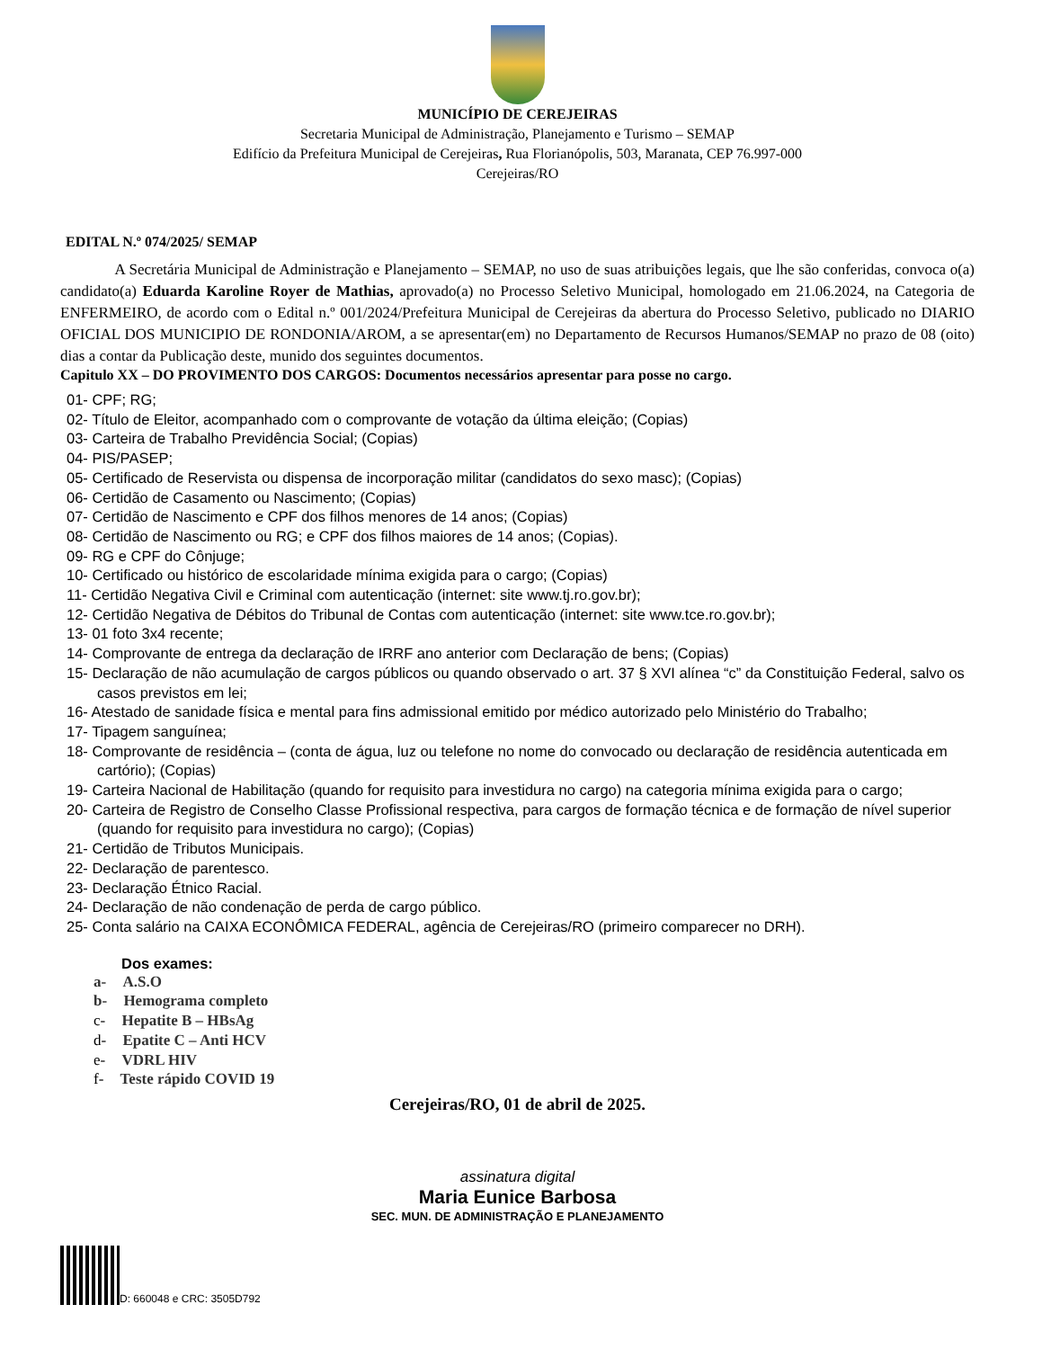MUNICÍPIO DE CEREJEIRAS
Secretaria Municipal de Administração, Planejamento e Turismo – SEMAP
Edifício da Prefeitura Municipal de Cerejeiras, Rua Florianópolis, 503, Maranata, CEP 76.997-000
Cerejeiras/RO
EDITAL N.º 074/2025/ SEMAP
A Secretária Municipal de Administração e Planejamento – SEMAP, no uso de suas atribuições legais, que lhe são conferidas, convoca o(a) candidato(a) Eduarda Karoline Royer de Mathias, aprovado(a) no Processo Seletivo Municipal, homologado em 21.06.2024, na Categoria de ENFERMEIRO, de acordo com o Edital n.º 001/2024/Prefeitura Municipal de Cerejeiras da abertura do Processo Seletivo, publicado no DIARIO OFICIAL DOS MUNICIPIO DE RONDONIA/AROM, a se apresentar(em) no Departamento de Recursos Humanos/SEMAP no prazo de 08 (oito) dias a contar da Publicação deste, munido dos seguintes documentos.
Capitulo XX – DO PROVIMENTO DOS CARGOS: Documentos necessários apresentar para posse no cargo.
01- CPF; RG;
02- Título de Eleitor, acompanhado com o comprovante de votação da última eleição; (Copias)
03- Carteira de Trabalho Previdência Social; (Copias)
04- PIS/PASEP;
05- Certificado de Reservista ou dispensa de incorporação militar (candidatos do sexo masc); (Copias)
06- Certidão de Casamento ou Nascimento; (Copias)
07- Certidão de Nascimento e CPF dos filhos menores de 14 anos; (Copias)
08- Certidão de Nascimento ou RG; e CPF dos filhos maiores de 14 anos; (Copias).
09- RG e CPF do Cônjuge;
10- Certificado ou histórico de escolaridade mínima exigida para o cargo; (Copias)
11- Certidão Negativa Civil e Criminal com autenticação (internet: site www.tj.ro.gov.br);
12- Certidão Negativa de Débitos do Tribunal de Contas com autenticação (internet: site www.tce.ro.gov.br);
13- 01 foto 3x4 recente;
14- Comprovante de entrega da declaração de IRRF ano anterior com Declaração de bens; (Copias)
15- Declaração de não acumulação de cargos públicos ou quando observado o art. 37 § XVI alínea “c” da Constituição Federal, salvo os casos previstos em lei;
16- Atestado de sanidade física e mental para fins admissional emitido por médico autorizado pelo Ministério do Trabalho;
17- Tipagem sanguínea;
18- Comprovante de residência – (conta de água, luz ou telefone no nome do convocado ou declaração de residência autenticada em cartório); (Copias)
19- Carteira Nacional de Habilitação (quando for requisito para investidura no cargo) na categoria mínima exigida para o cargo;
20- Carteira de Registro de Conselho Classe Profissional respectiva, para cargos de formação técnica e de formação de nível superior (quando for requisito para investidura no cargo); (Copias)
21- Certidão de Tributos Municipais.
22- Declaração de parentesco.
23- Declaração Étnico Racial.
24- Declaração de não condenação de perda de cargo público.
25- Conta salário na CAIXA ECONÔMICA FEDERAL, agência de Cerejeiras/RO (primeiro comparecer no DRH).
Dos exames:
a- A.S.O
b- Hemograma completo
c- Hepatite B – HBsAg
d- Epatite C – Anti HCV
e- VDRL HIV
f- Teste rápido COVID 19
Cerejeiras/RO, 01 de abril de 2025.
assinatura digital
Maria Eunice Barbosa
SEC. MUN. DE ADMINISTRAÇÃO E PLANEJAMENTO
D: 660048 e CRC: 3505D792